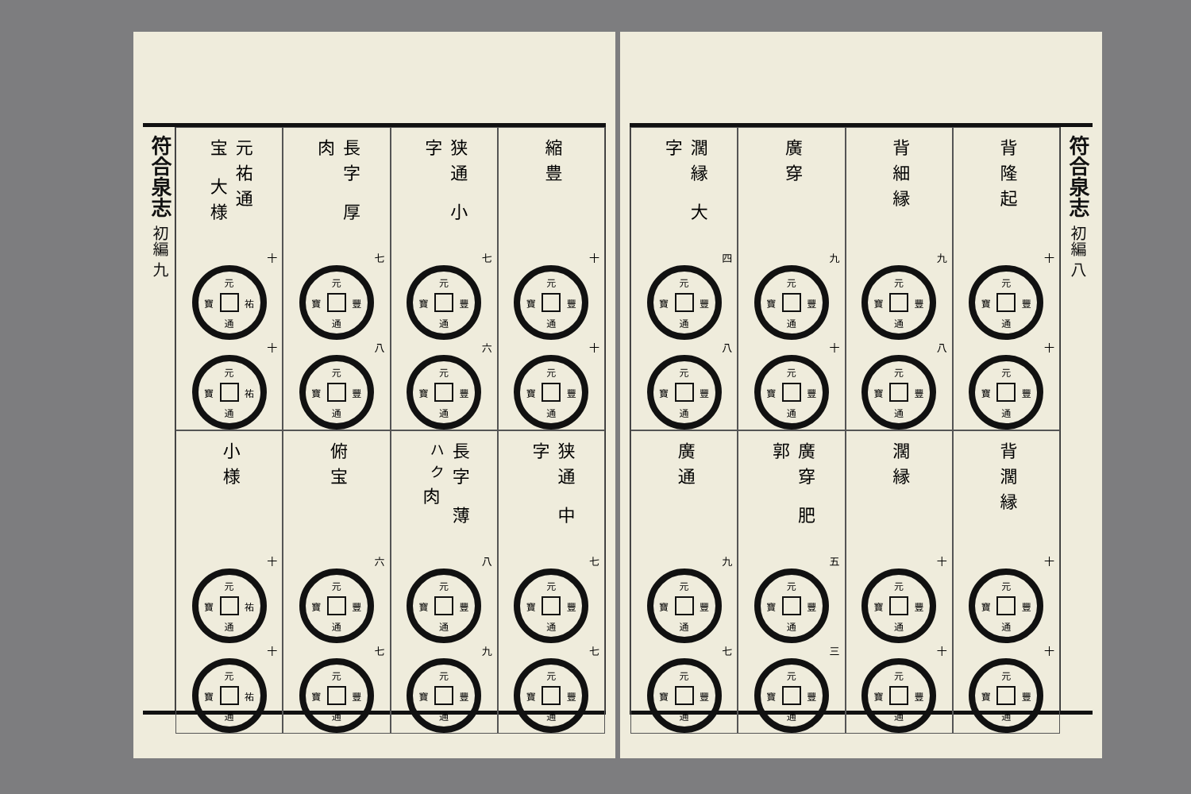符合泉志 初編 八
背隆起
十
元 寶 豐 通
十
元 寶 豐 通
背細縁
九
元 寶 豐 通
八
元 寶 豐 通
廣穿
九
元 寶 豐 通
十
元 寶 豐 通
濶縁 大字
四
元 寶 豐 通
八
元 寶 豐 通
背濶縁
十
元 寶 豐 通
十
元 寶 豐 通
濶縁
十
元 寶 豐 通
十
元 寶 豐 通
廣穿 肥郭
五
元 寶 豐 通
三
元 寶 豐 通
廣通
九
元 寶 豐 通
七
元 寶 豐 通
符合泉志 初編 九
縮豊
十
元 寶 豐 通
十
元 寶 豐 通
狭通 小字
七
元 寶 豐 通
六
元 寶 豐 通
長字 厚肉
七
元 寶 豐 通
八
元 寶 豐 通
元祐通宝 大様
十
元 寶 祐 通
十
元 寶 祐 通
狭通 中字
七
元 寶 豐 通
七
元 寶 豐 通
長字 薄<sup>ハク</sup>肉
八
元 寶 豐 通
九
元 寶 豐 通
俯宝
六
元 寶 豐 通
七
元 寶 豐 通
小様
十
元 寶 祐 通
十
元 寶 祐 通